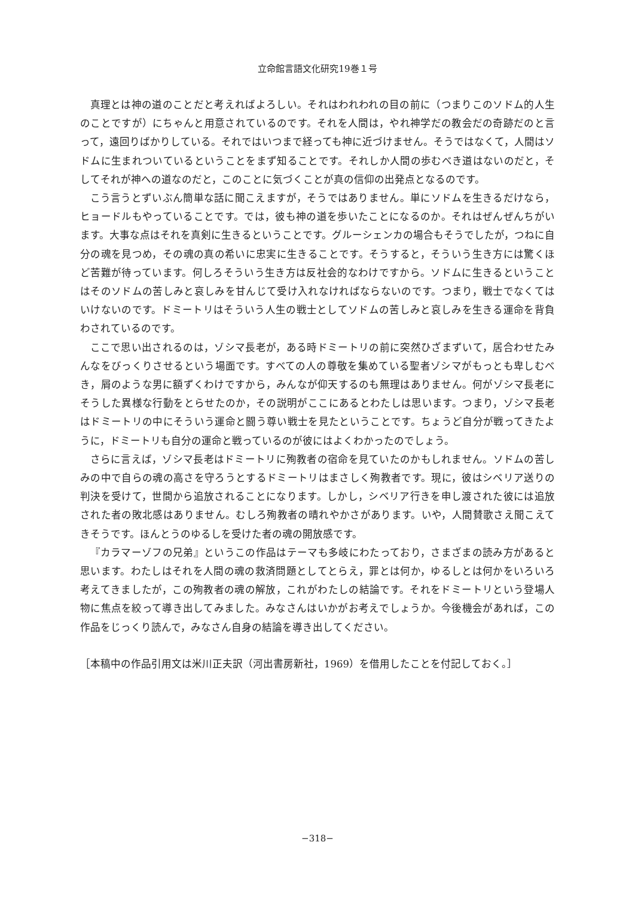立命館言語文化研究19巻１号
真理とは神の道のことだと考えればよろしい。それはわれわれの目の前に（つまりこのソドム的人生のことですが）にちゃんと用意されているのです。それを人間は，やれ神学だの教会だの奇跡だのと言って，遠回りばかりしている。それではいつまで経っても神に近づけません。そうではなくて，人間はソドムに生まれついているということをまず知ることです。それしか人間の歩むべき道はないのだと，そしてそれが神への道なのだと，このことに気づくことが真の信仰の出発点となるのです。
こう言うとずいぶん簡単な話に聞こえますが，そうではありません。単にソドムを生きるだけなら，ヒョードルもやっていることです。では，彼も神の道を歩いたことになるのか。それはぜんぜんちがいます。大事な点はそれを真剣に生きるということです。グルーシェンカの場合もそうでしたが，つねに自分の魂を見つめ，その魂の真の希いに忠実に生きることです。そうすると，そういう生き方には驚くほど苦難が待っています。何しろそういう生き方は反社会的なわけですから。ソドムに生きるということはそのソドムの苦しみと哀しみを甘んじて受け入れなければならないのです。つまり，戦士でなくてはいけないのです。ドミートリはそういう人生の戦士としてソドムの苦しみと哀しみを生きる運命を背負わされているのです。
ここで思い出されるのは，ゾシマ長老が，ある時ドミートリの前に突然ひざまずいて，居合わせたみんなをびっくりさせるという場面です。すべての人の尊敬を集めている聖者ゾシマがもっとも卑しむべき，屑のような男に額ずくわけですから，みんなが仰天するのも無理はありません。何がゾシマ長老にそうした異様な行動をとらせたのか，その説明がここにあるとわたしは思います。つまり，ゾシマ長老はドミートリの中にそういう運命と闘う尊い戦士を見たということです。ちょうど自分が戦ってきたように，ドミートリも自分の運命と戦っているのが彼にはよくわかったのでしょう。
さらに言えば，ゾシマ長老はドミートリに殉教者の宿命を見ていたのかもしれません。ソドムの苦しみの中で自らの魂の高さを守ろうとするドミートリはまさしく殉教者です。現に，彼はシベリア送りの判決を受けて，世間から追放されることになります。しかし，シベリア行きを申し渡された彼には追放された者の敗北感はありません。むしろ殉教者の晴れやかさがあります。いや，人間賛歌さえ聞こえてきそうです。ほんとうのゆるしを受けた者の魂の開放感です。
『カラマーゾフの兄弟』というこの作品はテーマも多岐にわたっており，さまざまの読み方があると思います。わたしはそれを人間の魂の救済問題としてとらえ，罪とは何か，ゆるしとは何かをいろいろ考えてきましたが，この殉教者の魂の解放，これがわたしの結論です。それをドミートリという登場人物に焦点を絞って導き出してみました。みなさんはいかがお考えでしょうか。今後機会があれば，この作品をじっくり読んで，みなさん自身の結論を導き出してください。
［本稿中の作品引用文は米川正夫訳（河出書房新社，1969）を借用したことを付記しておく。］
−318−